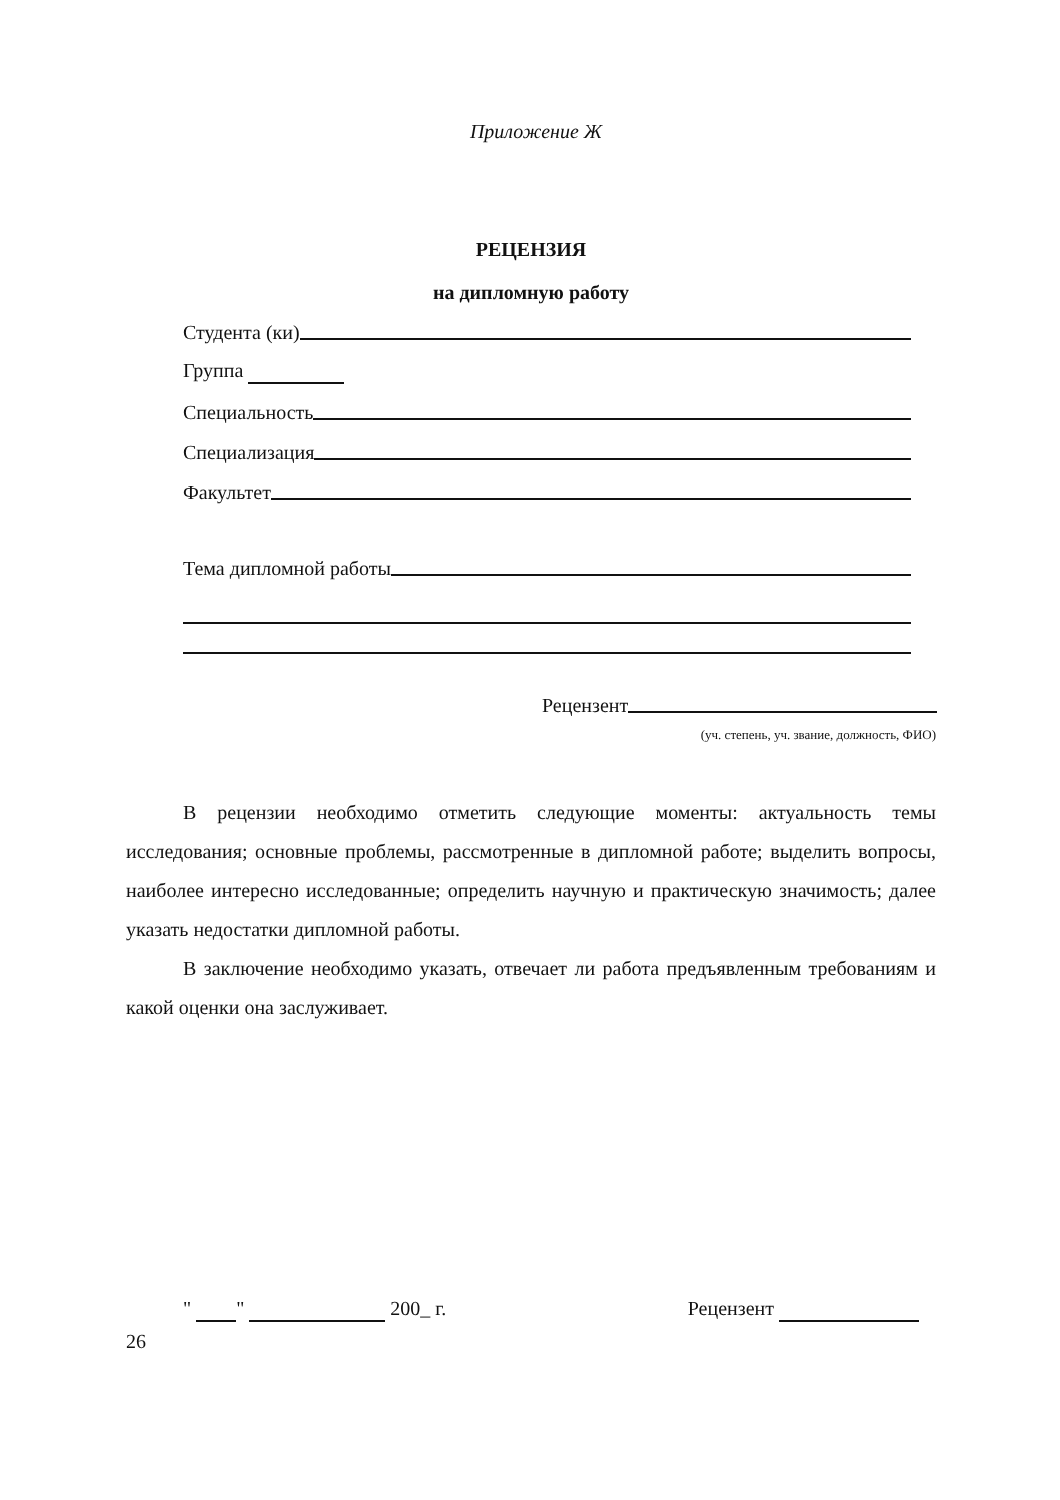Приложение Ж
РЕЦЕНЗИЯ
на дипломную работу
Студента (ки)
Группа
Специальность
Специализация
Факультет
Тема дипломной работы
Рецензент
(уч. степень, уч. звание, должность, ФИО)
В рецензии необходимо отметить следующие моменты: актуальность темы исследования; основные проблемы, рассмотренные в дипломной работе; выделить вопросы, наиболее интересно исследованные; определить научную и практическую значимость; далее указать недостатки дипломной работы.
В заключение необходимо указать, отвечает ли работа предъявленным требованиям и какой оценки она заслуживает.
" " 200_ г. Рецензент
26